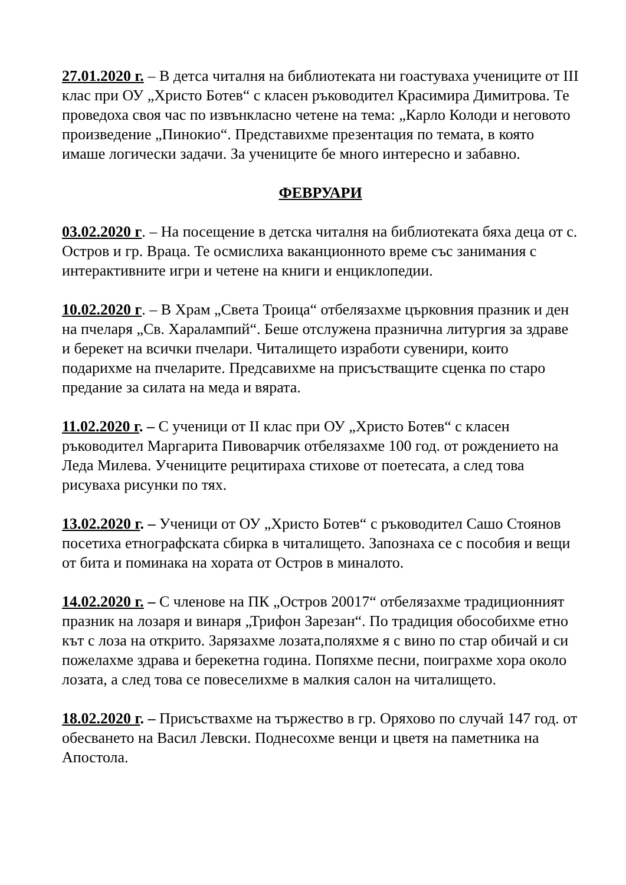27.01.2020 г. – В детса читалня на библиотеката ни гоастуваха учениците от III клас при ОУ „Христо Ботев“ с класен ръководител Красимира Димитрова. Те проведоха своя час по извънкласно четене на тема: „Карло Колоди и неговото произведение „Пинокио“. Представихме презентация по темата, в която имаше логически задачи. За учениците бе много интересно и забавно.
ФЕВРУАРИ
03.02.2020 г. – На посещение в детска читалня на библиотеката бяха деца от с. Остров и гр. Враца. Те осмислиха ваканционното време със занимания с интерактивните игри и четене на книги и енциклопедии.
10.02.2020 г. – В Храм „Света Троица“ отбелязахме църковния празник и ден на пчеларя „Св. Харалампий“. Беше отслужена празнична литургия за здраве и берекет на всички пчелари. Читалището изработи сувенири, които подарихме на пчеларите. Предсавихме на присъстващите сценка по старо предание за силата на меда и вярата.
11.02.2020 г. – С ученици от II клас при ОУ „Христо Ботев“ с класен ръководител Маргарита Пивоварчик отбелязахме 100 год. от рождението на Леда Милева. Учениците рецитираха стихове от поетесата, а след това рисуваха рисунки по тях.
13.02.2020 г. – Ученици от ОУ „Христо Ботев“ с ръководител Сашо Стоянов посетиха етнографската сбирка в читалището. Запознаха се с пособия и вещи от бита и поминака на хората от Остров в миналото.
14.02.2020 г. – С членове на ПК „Остров 20017“ отбелязахме традиционният празник на лозаря и винаря „Трифон Зарезан“. По традиция обособихме етно кът с лоза на открито. Зарязахме лозата,поляхме я с вино по стар обичай и си пожелахме здрава и берекетна година. Попяхме песни, поиграхме хора около лозата, а след това се повеселихме в малкия салон на читалището.
18.02.2020 г. – Присъствахме на тържество в гр. Оряхово по случай 147 год. от обесването на Васил Левски. Поднесохме венци и цветя на паметника на Апостола.